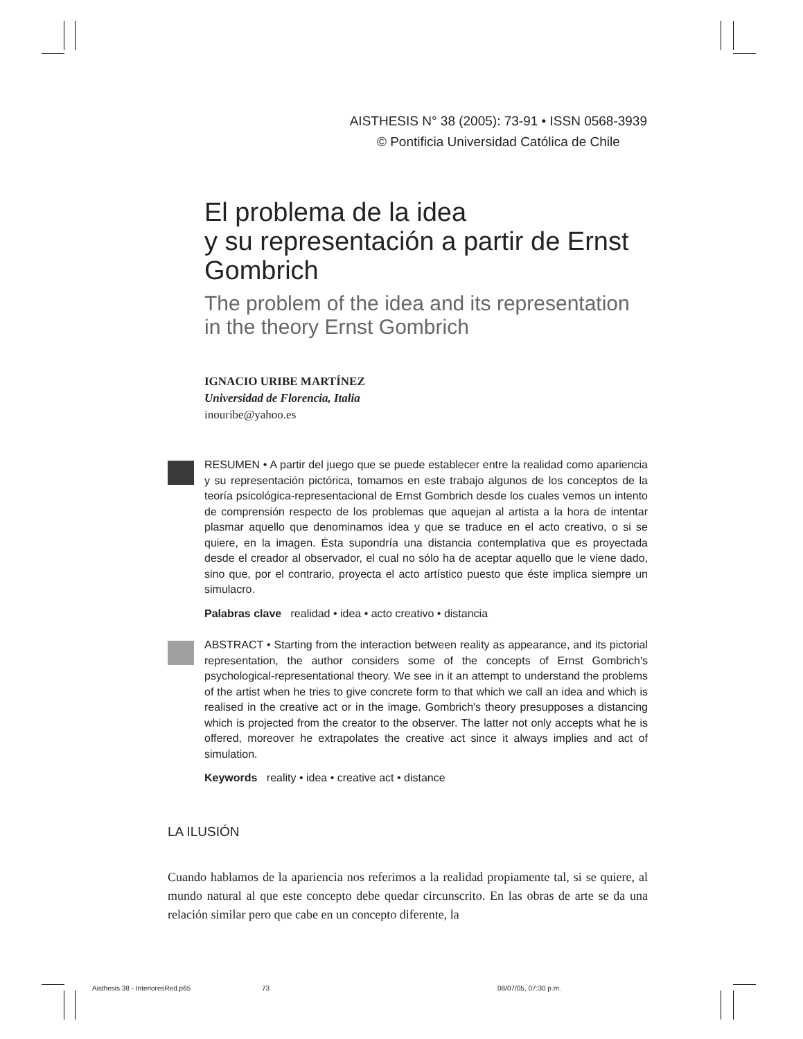AISTHESIS N° 38 (2005): 73-91 • ISSN 0568-3939
© Pontificia Universidad Católica de Chile
El problema de la idea
y su representación a partir de Ernst Gombrich
The problem of the idea and its representation in the theory Ernst Gombrich
IGNACIO URIBE MARTÍNEZ
Universidad de Florencia, Italia
inouribe@yahoo.es
RESUMEN • A partir del juego que se puede establecer entre la realidad como apariencia y su representación pictórica, tomamos en este trabajo algunos de los conceptos de la teoría psicológica-representacional de Ernst Gombrich desde los cuales vemos un intento de comprensión respecto de los problemas que aquejan al artista a la hora de intentar plasmar aquello que denominamos idea y que se traduce en el acto creativo, o si se quiere, en la imagen. Ésta supondría una distancia contemplativa que es proyectada desde el creador al observador, el cual no sólo ha de aceptar aquello que le viene dado, sino que, por el contrario, proyecta el acto artístico puesto que éste implica siempre un simulacro.
Palabras clave realidad • idea • acto creativo • distancia
ABSTRACT • Starting from the interaction between reality as appearance, and its pictorial representation, the author considers some of the concepts of Ernst Gombrich's psychological-representational theory. We see in it an attempt to understand the problems of the artist when he tries to give concrete form to that which we call an idea and which is realised in the creative act or in the image. Gombrich's theory presupposes a distancing which is projected from the creator to the observer. The latter not only accepts what he is offered, moreover he extrapolates the creative act since it always implies and act of simulation.
Keywords reality • idea • creative act • distance
LA ILUSIÓN
Cuando hablamos de la apariencia nos referimos a la realidad propiamente tal, si se quiere, al mundo natural al que este concepto debe quedar circunscrito. En las obras de arte se da una relación similar pero que cabe en un concepto diferente, la
Aisthesis 38 - InterioresRed.p65 73 08/07/05, 07:30 p.m.